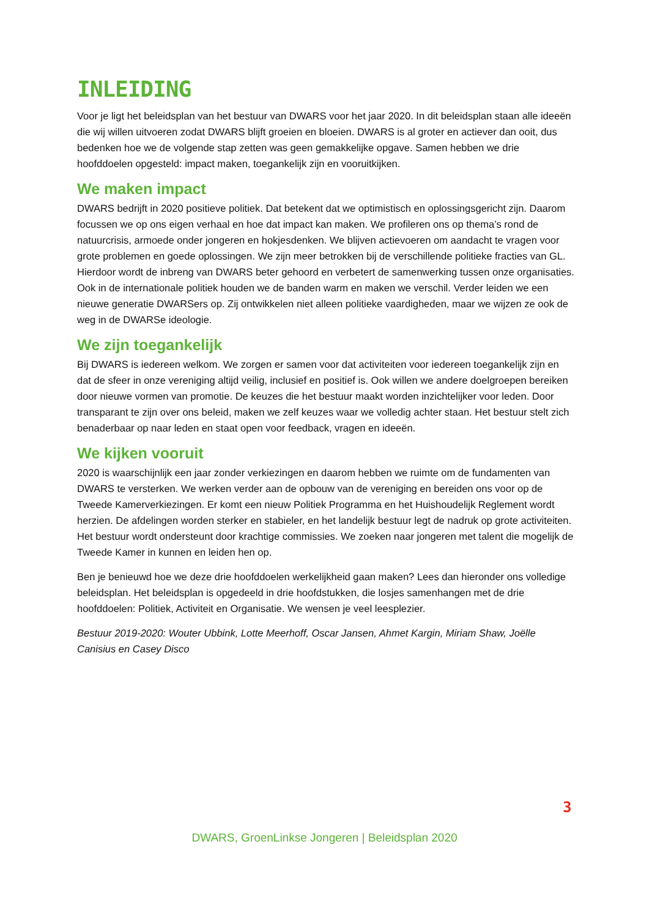INLEIDING
Voor je ligt het beleidsplan van het bestuur van DWARS voor het jaar 2020. In dit beleidsplan staan alle ideeën die wij willen uitvoeren zodat DWARS blijft groeien en bloeien. DWARS is al groter en actiever dan ooit, dus bedenken hoe we de volgende stap zetten was geen gemakkelijke opgave. Samen hebben we drie hoofddoelen opgesteld: impact maken, toegankelijk zijn en vooruitkijken.
We maken impact
DWARS bedrijft in 2020 positieve politiek. Dat betekent dat we optimistisch en oplossingsgericht zijn. Daarom focussen we op ons eigen verhaal en hoe dat impact kan maken. We profileren ons op thema’s rond de natuurcrisis, armoede onder jongeren en hokjesdenken. We blijven actievoeren om aandacht te vragen voor grote problemen en goede oplossingen. We zijn meer betrokken bij de verschillende politieke fracties van GL. Hierdoor wordt de inbreng van DWARS beter gehoord en verbetert de samenwerking tussen onze organisaties. Ook in de internationale politiek houden we de banden warm en maken we verschil. Verder leiden we een nieuwe generatie DWARSers op. Zij ontwikkelen niet alleen politieke vaardigheden, maar we wijzen ze ook de weg in de DWARSe ideologie.
We zijn toegankelijk
Bij DWARS is iedereen welkom. We zorgen er samen voor dat activiteiten voor iedereen toegankelijk zijn en dat de sfeer in onze vereniging altijd veilig, inclusief en positief is. Ook willen we andere doelgroepen bereiken door nieuwe vormen van promotie. De keuzes die het bestuur maakt worden inzichtelijker voor leden. Door transparant te zijn over ons beleid, maken we zelf keuzes waar we volledig achter staan. Het bestuur stelt zich benaderbaar op naar leden en staat open voor feedback, vragen en ideeën.
We kijken vooruit
2020 is waarschijnlijk een jaar zonder verkiezingen en daarom hebben we ruimte om de fundamenten van DWARS te versterken. We werken verder aan de opbouw van de vereniging en bereiden ons voor op de Tweede Kamerverkiezingen. Er komt een nieuw Politiek Programma en het Huishoudelijk Reglement wordt herzien. De afdelingen worden sterker en stabieler, en het landelijk bestuur legt de nadruk op grote activiteiten. Het bestuur wordt ondersteunt door krachtige commissies. We zoeken naar jongeren met talent die mogelijk de Tweede Kamer in kunnen en leiden hen op.
Ben je benieuwd hoe we deze drie hoofddoelen werkelijkheid gaan maken? Lees dan hieronder ons volledige beleidsplan. Het beleidsplan is opgedeeld in drie hoofdstukken, die losjes samenhangen met de drie hoofddoelen: Politiek, Activiteit en Organisatie. We wensen je veel leesplezier.
Bestuur 2019-2020: Wouter Ubbink, Lotte Meerhoff, Oscar Jansen, Ahmet Kargin, Miriam Shaw, Joëlle Canisius en Casey Disco
3
DWARS, GroenLinkse Jongeren | Beleidsplan 2020